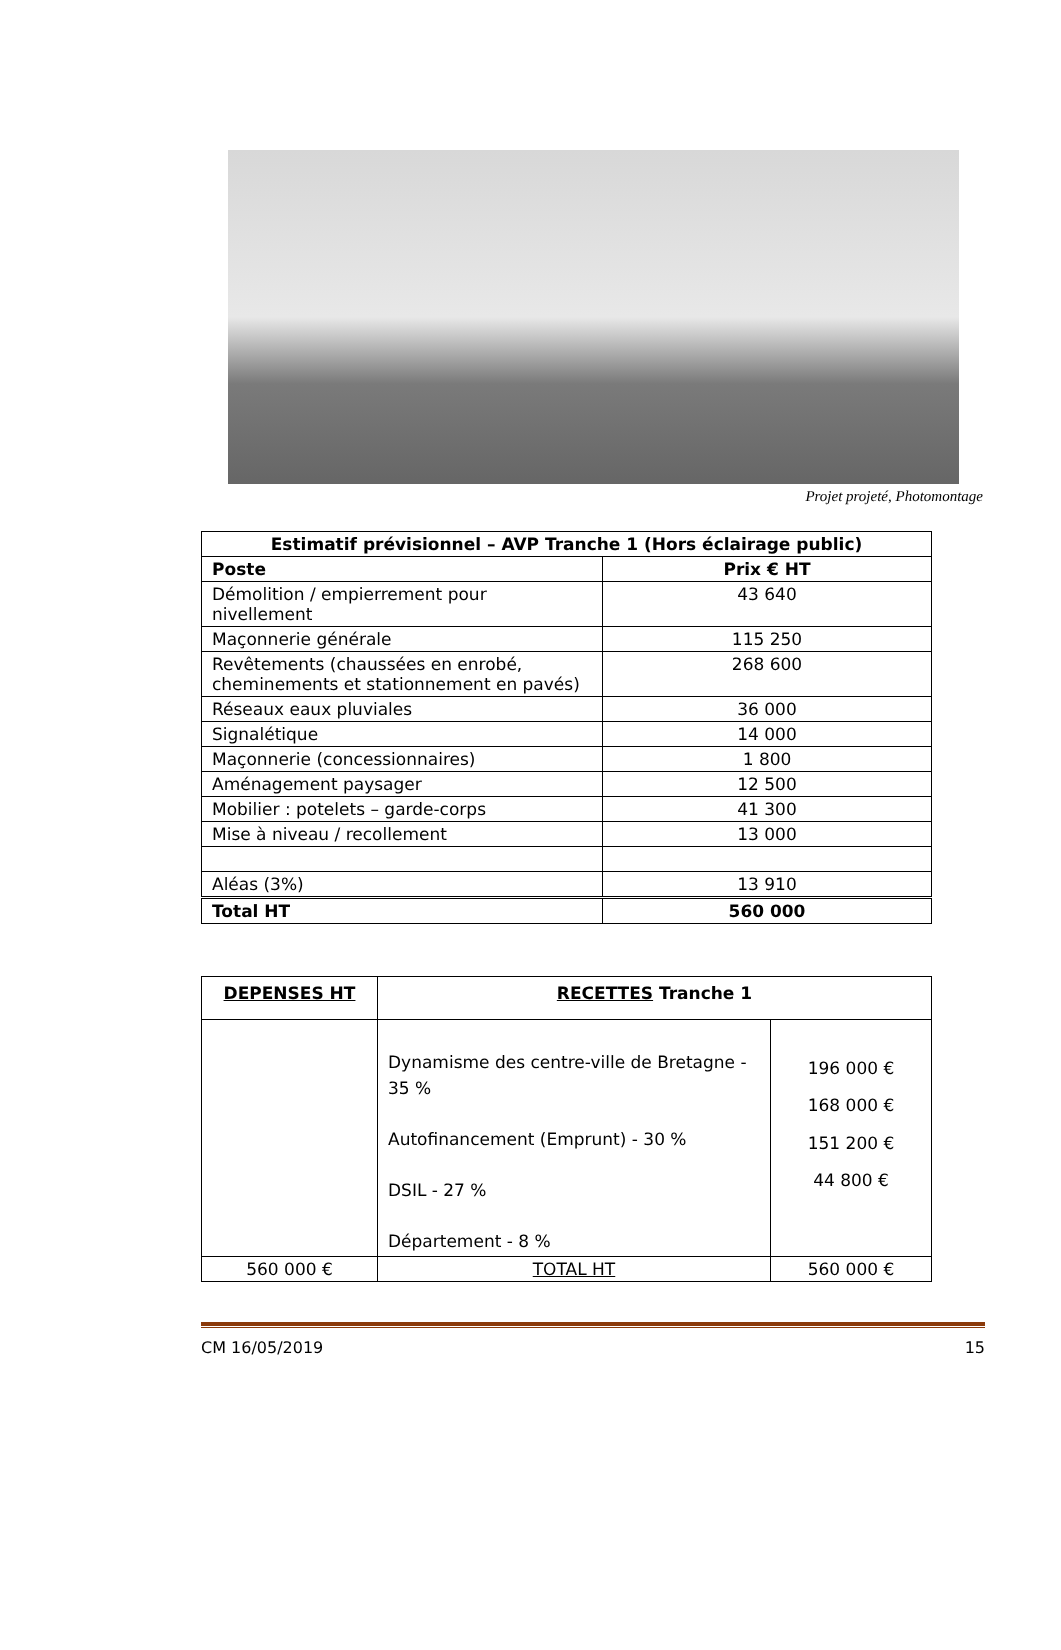Projet projeté, Photomontage
| Estimatif prévisionnel – AVP Tranche 1 (Hors éclairage public) | |
| --- | --- |
| Poste | Prix € HT |
| Démolition / empierrement pour nivellement | 43 640 |
| Maçonnerie générale | 115 250 |
| Revêtements (chaussées en enrobé, cheminements et stationnement en pavés) | 268 600 |
| Réseaux eaux pluviales | 36 000 |
| Signalétique | 14 000 |
| Maçonnerie (concessionnaires) | 1 800 |
| Aménagement paysager | 12 500 |
| Mobilier : potelets – garde-corps | 41 300 |
| Mise à niveau / recollement | 13 000 |
| Aléas (3%) | 13 910 |
| Total HT | 560 000 |
| DEPENSES HT | RECETTES Tranche 1 | |
| --- | --- | --- |
| | Dynamisme des centre-ville de Bretagne - 35 % Autofinancement (Emprunt) - 30 % DSIL - 27 % Département - 8 % | 196 000 € 168 000 € 151 200 € 44 800 € |
| 560 000 € | TOTAL HT | 560 000 € |
CM 16/05/2019 15